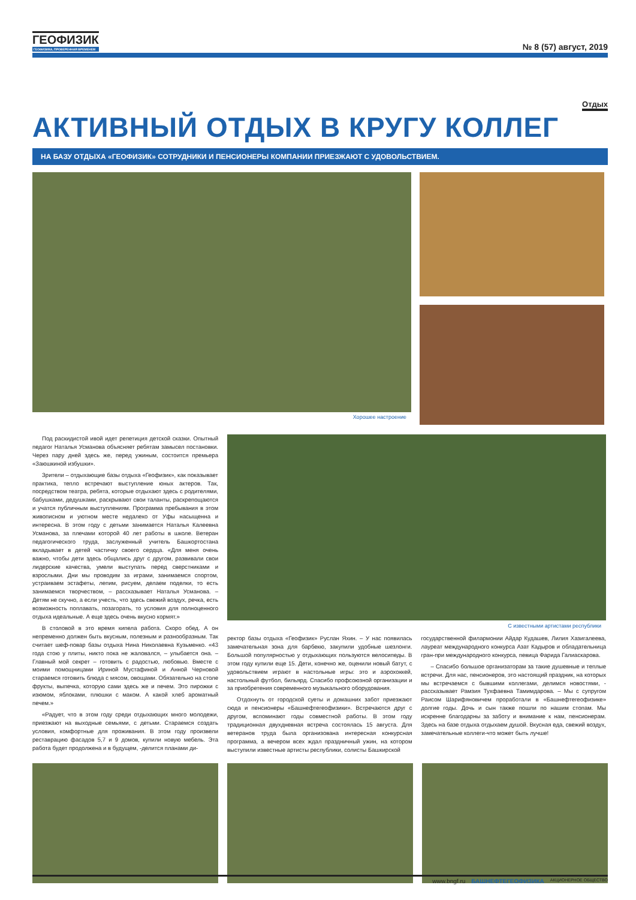ГЕОФИЗИК
ГЕОФИЗИКА, ПРОВЕРЕННАЯ ВРЕМЕНЕМ
№ 8 (57) август, 2019
Отдых
АКТИВНЫЙ ОТДЫХ В КРУГУ КОЛЛЕГ
НА БАЗУ ОТДЫХА «ГЕОФИЗИК» СОТРУДНИКИ И ПЕНСИОНЕРЫ КОМПАНИИ ПРИЕЗЖАЮТ С УДОВОЛЬСТВИЕМ.
Хорошее настроение
Под раскидистой ивой идет репетиция детской сказки. Опытный педагог Наталья Усманова объясняет ребятам замысел постановки. Через пару дней здесь же, перед ужиным, состоится премьера «Заюшкиной избушки».
Зрители – отдыхающие базы отдыха «Геофизик», как показывает практика, тепло встречают выступление юных актеров. Так, посредством театра, ребята, которые отдыхают здесь с родителями, бабушками, дедушками, раскрывают свои таланты, раскрепощаются и учатся публичным выступлениям. Программа пребывания в этом живописном и уютном месте недалеко от Уфы насыщенна и интересна. В этом году с детьми занимается Наталья Калеевна Усманова, за плечами которой 40 лет работы в школе. Ветеран педагогического труда, заслуженный учитель Башкортостана вкладывает в детей частичку своего сердца. «Для меня очень важно, чтобы дети здесь общались друг с другом, развивали свои лидерские качества, умели выступать перед сверстниками и взрослыми. Дни мы проводим за играми, занимаемся спортом, устраиваем эстафеты, лепим, рисуем, делаем поделки, то есть занимаемся творчеством, – рассказывает Наталья Усманова. – Детям не скучно, а если учесть, что здесь свежий воздух, речка, есть возможность поплавать, позагорать, то условия для полноценного отдыха идеальные. А еще здесь очень вкусно кормят.»
В столовой в это время кипела работа. Скоро обед. А он непременно должен быть вкусным, полезным и разнообразным. Так считает шеф-повар базы отдыха Нина Николаевна Кузьменко. «43 года стою у плиты, никто пока не жаловался, – улыбается она. – Главный мой секрет – готовить с радостью, любовью. Вместе с моими помощницами Ириной Мустафиной и Анной Черновой стараемся готовить блюда с мясом, овощами. Обязательно на столе фрукты, выпечка, которую сами здесь же и печем. Это пирожки с изюмом, яблоками, плюшки с маком. А какой хлеб ароматный печем.»
«Радует, что в этом году среди отдыхающих много молодежи, приезжают на выходные семьями, с детьми. Стараемся создать условия, комфортные для проживания. В этом году произвели реставрацию фасадов 5,7 и 9 домов, купили новую мебель. Эта работа будет продолжена и в будущем, -делится планами ди-
С известными артистами республики
ректор базы отдыха «Геофизик» Руслан Яхин. – У нас появилась замечательная зона для барбекю, закупили удобные шезлонги. Большой популярностью у отдыхающих пользуются велосипеды. В этом году купили еще 15. Дети, конечно же, оценили новый батут, с удовольствием играют в настольные игры: это и аэрохоккей, настольный футбол, бильярд. Спасибо профсоюзной организации и за приобретения современного музыкального оборудования.
Отдохнуть от городской суеты и домашних забот приезжают сюда и пенсионеры «Башнефтегеофизики». Встречаются друг с другом, вспоминают годы совместной работы. В этом году традиционная двухдневная встреча состоялась 15 августа. Для ветеранов труда была организована интересная конкурсная программа, а вечером всех ждал праздничный ужин, на котором выступили известные артисты республики, солисты Башкирской
государственной филармонии Айдар Кудашев, Лилия Хазигалеева, лауреат международного конкурса Азат Кадыров и обладательница гран-при международного конкурса, певица Фарида Галиаскарова.
– Спасибо большое организаторам за такие душевные и теплые встречи. Для нас, пенсионеров, это настоящий праздник, на которых мы встречаемся с бывшими коллегами, делимся новостями, - рассказывает Рамзия Тухфаевна Тамимдарова. – Мы с супругом Раисом Шарифяновичем проработали в «Башнефтегеофизике» долгие годы. Дочь и сын также пошли по нашим стопам. Мы искренне благодарны за заботу и внимание к нам, пенсионерам. Здесь на базе отдыха отдыхаем душой. Вкусная еда, свежий воздух, замечательные коллеги-что может быть лучше!
www.bngf.ru БАШНЕФТЕГЕОФИЗИКА АКЦИОНЕРНОЕ ОБЩЕСТВО